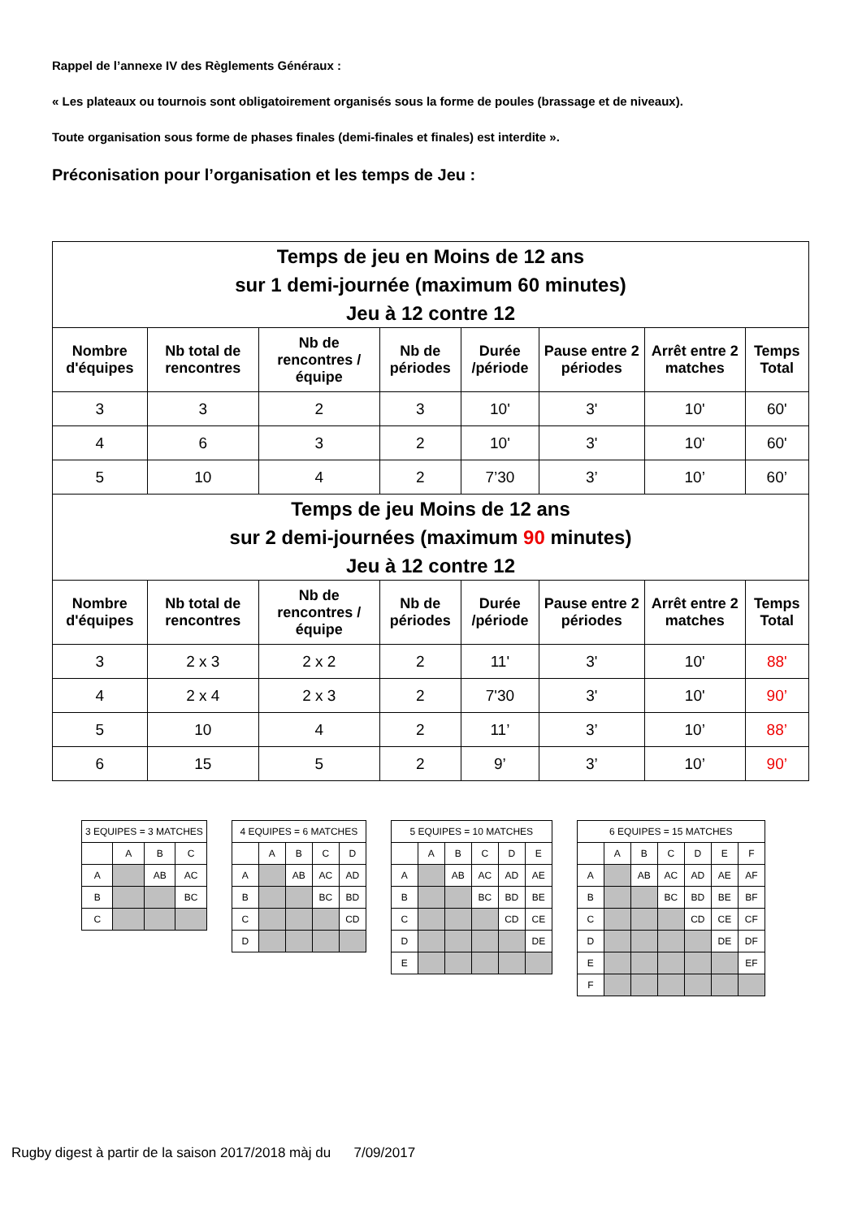Rappel de l’annexe IV des Règlements Généraux :
« Les plateaux ou tournois sont obligatoirement organisés sous la forme de poules (brassage et de niveaux).
Toute organisation sous forme de phases finales (demi-finales et finales) est interdite ».
Préconisation pour l’organisation et les temps de Jeu :
| Temps de jeu en Moins de 12 ans sur 1 demi-journée (maximum 60 minutes) Jeu à 12 contre 12 | | | | | | | |
| Nombre d'équipes | Nb total de rencontres | Nb de rencontres /équipe | Nb de périodes | Durée /période | Pause entre 2 périodes | Arrêt entre 2 matches | Temps Total |
| 3 | 3 | 2 | 3 | 10' | 3' | 10' | 60' |
| 4 | 6 | 3 | 2 | 10' | 3' | 10' | 60' |
| 5 | 10 | 4 | 2 | 7’30 | 3’ | 10’ | 60’ |
| Temps de jeu Moins de 12 ans sur 2 demi-journées (maximum 90 minutes) Jeu à 12 contre 12 | | | | | | | |
| Nombre d'équipes | Nb total de rencontres | Nb de rencontres /équipe | Nb de périodes | Durée /période | Pause entre 2 périodes | Arrêt entre 2 matches | Temps Total |
| 3 | 2 x 3 | 2 x 2 | 2 | 11' | 3' | 10' | 88' |
| 4 | 2 x 4 | 2 x 3 | 2 | 7'30 | 3' | 10' | 90’ |
| 5 | 10 | 4 | 2 | 11’ | 3’ | 10’ | 88’ |
| 6 | 15 | 5 | 2 | 9’ | 3’ | 10’ | 90’ |
| 3 EQUIPES = 3 MATCHES | | | |
| | A | B | C |
| A | | AB | AC |
| B | | | BC |
| C | | | |
| 4 EQUIPES = 6 MATCHES | | | | |
| | A | B | C | D |
| A | | AB | AC | AD |
| B | | | BC | BD |
| C | | | | CD |
| D | | | | |
| 5 EQUIPES = 10 MATCHES | | | | | |
| | A | B | C | D | E |
| A | | AB | AC | AD | AE |
| B | | | BC | BD | BE |
| C | | | | CD | CE |
| D | | | | | DE |
| E | | | | | |
| 6 EQUIPES = 15 MATCHES | | | | | | |
| | A | B | C | D | E | F |
| A | | AB | AC | AD | AE | AF |
| B | | | BC | BD | BE | BF |
| C | | | | CD | CE | CF |
| D | | | | | DE | DF |
| E | | | | | | EF |
| F | | | | | | |
Rugby digest à partir de la saison 2017/2018 màj du 7/09/2017